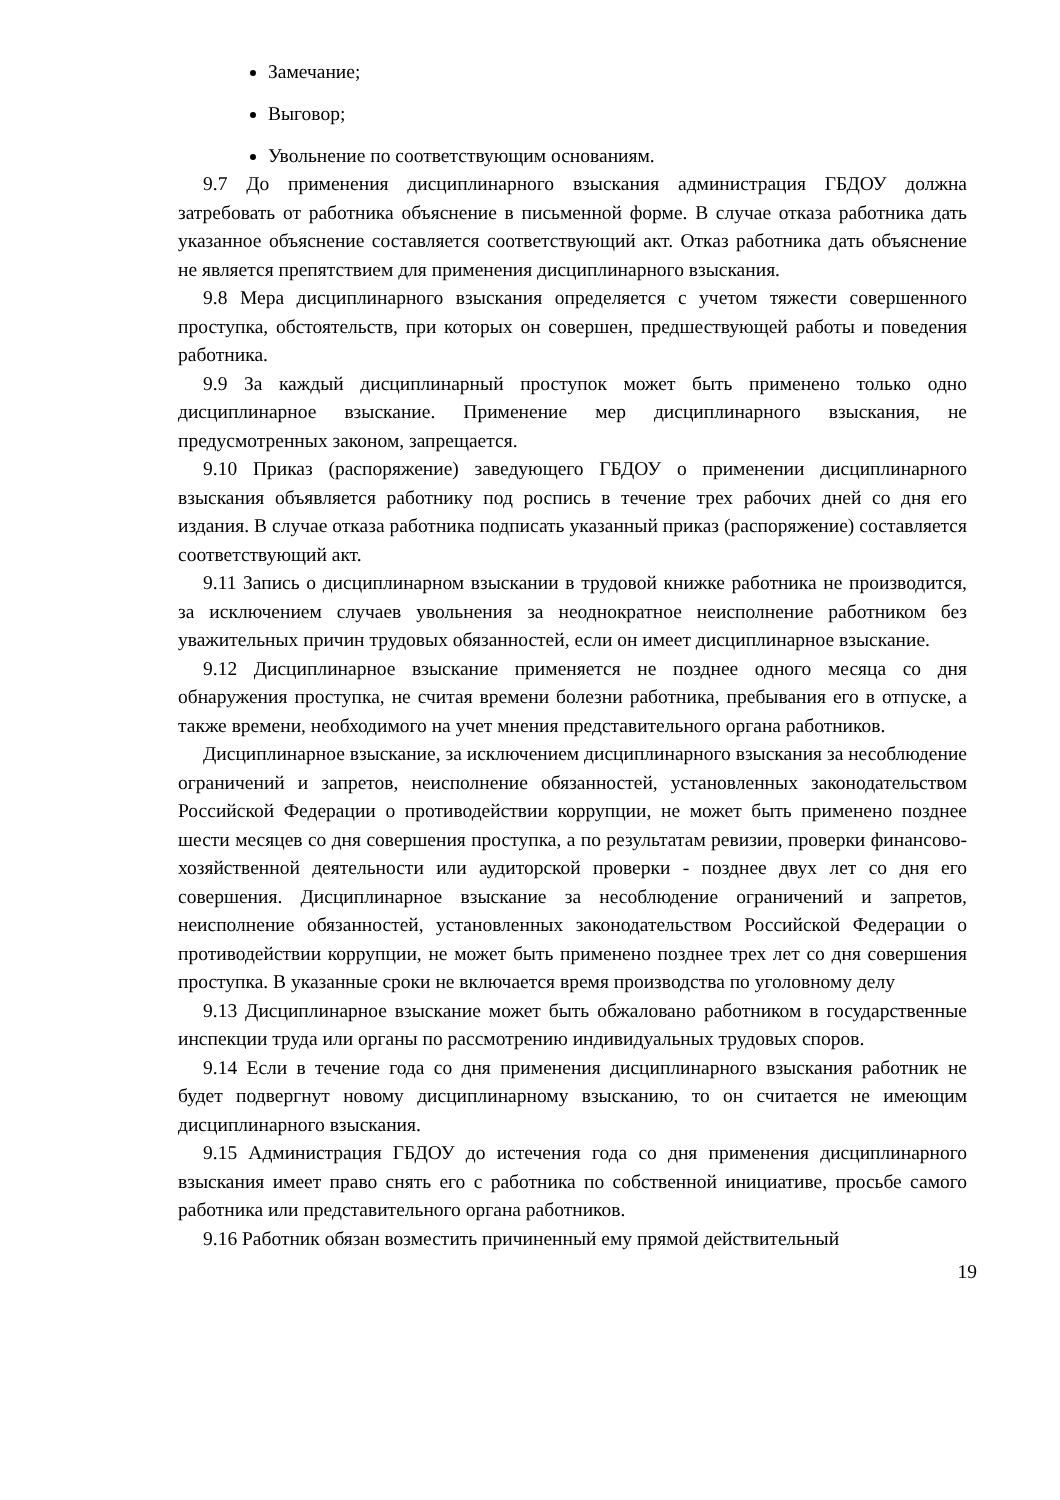Замечание;
Выговор;
Увольнение по соответствующим основаниям.
9.7 До применения дисциплинарного взыскания администрация ГБДОУ должна затребовать от работника объяснение в письменной форме. В случае отказа работника дать указанное объяснение составляется соответствующий акт. Отказ работника дать объяснение не является препятствием для применения дисциплинарного взыскания.
9.8 Мера дисциплинарного взыскания определяется с учетом тяжести совершенного проступка, обстоятельств, при которых он совершен, предшествующей работы и поведения работника.
9.9 За каждый дисциплинарный проступок может быть применено только одно дисциплинарное взыскание. Применение мер дисциплинарного взыскания, не предусмотренных законом, запрещается.
9.10 Приказ (распоряжение) заведующего ГБДОУ о применении дисциплинарного взыскания объявляется работнику под роспись в течение трех рабочих дней со дня его издания. В случае отказа работника подписать указанный приказ (распоряжение) составляется соответствующий акт.
9.11 Запись о дисциплинарном взыскании в трудовой книжке работника не производится, за исключением случаев увольнения за неоднократное неисполнение работником без уважительных причин трудовых обязанностей, если он имеет дисциплинарное взыскание.
9.12 Дисциплинарное взыскание применяется не позднее одного месяца со дня обнаружения проступка, не считая времени болезни работника, пребывания его в отпуске, а также времени, необходимого на учет мнения представительного органа работников.
Дисциплинарное взыскание, за исключением дисциплинарного взыскания за несоблюдение ограничений и запретов, неисполнение обязанностей, установленных законодательством Российской Федерации о противодействии коррупции, не может быть применено позднее шести месяцев со дня совершения проступка, а по результатам ревизии, проверки финансово-хозяйственной деятельности или аудиторской проверки - позднее двух лет со дня его совершения. Дисциплинарное взыскание за несоблюдение ограничений и запретов, неисполнение обязанностей, установленных законодательством Российской Федерации о противодействии коррупции, не может быть применено позднее трех лет со дня совершения проступка. В указанные сроки не включается время производства по уголовному делу
9.13 Дисциплинарное взыскание может быть обжаловано работником в государственные инспекции труда или органы по рассмотрению индивидуальных трудовых споров.
9.14 Если в течение года со дня применения дисциплинарного взыскания работник не будет подвергнут новому дисциплинарному взысканию, то он считается не имеющим дисциплинарного взыскания.
9.15 Администрация ГБДОУ до истечения года со дня применения дисциплинарного взыскания имеет право снять его с работника по собственной инициативе, просьбе самого работника или представительного органа работников.
9.16 Работник обязан возместить причиненный ему прямой действительный
19